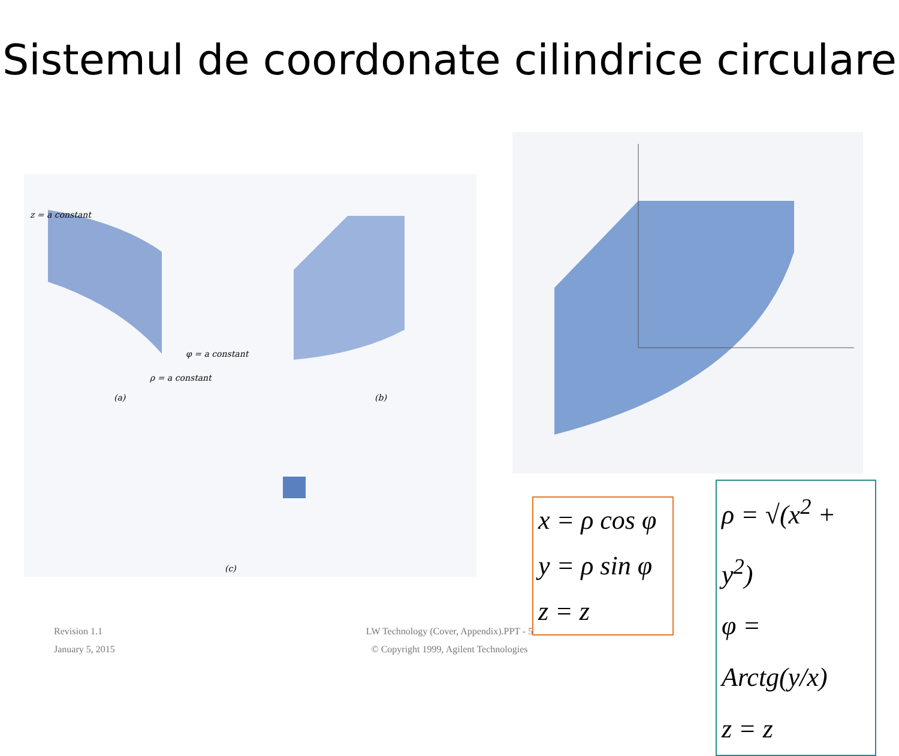Sistemul de coordonate cilindrice circulare
z = a constant
φ = a constant
ρ = a constant
(a) (b)
(c)
x = ρ cos φ
y = ρ sin φ
z = z
ρ = √(x<sup>2</sup> + y<sup>2</sup>)
φ = Arctg(y/x)
z = z
Revision 1.1
January 5, 2015
LW Technology (Cover, Appendix).PPT - 5
© Copyright 1999, Agilent Technologies